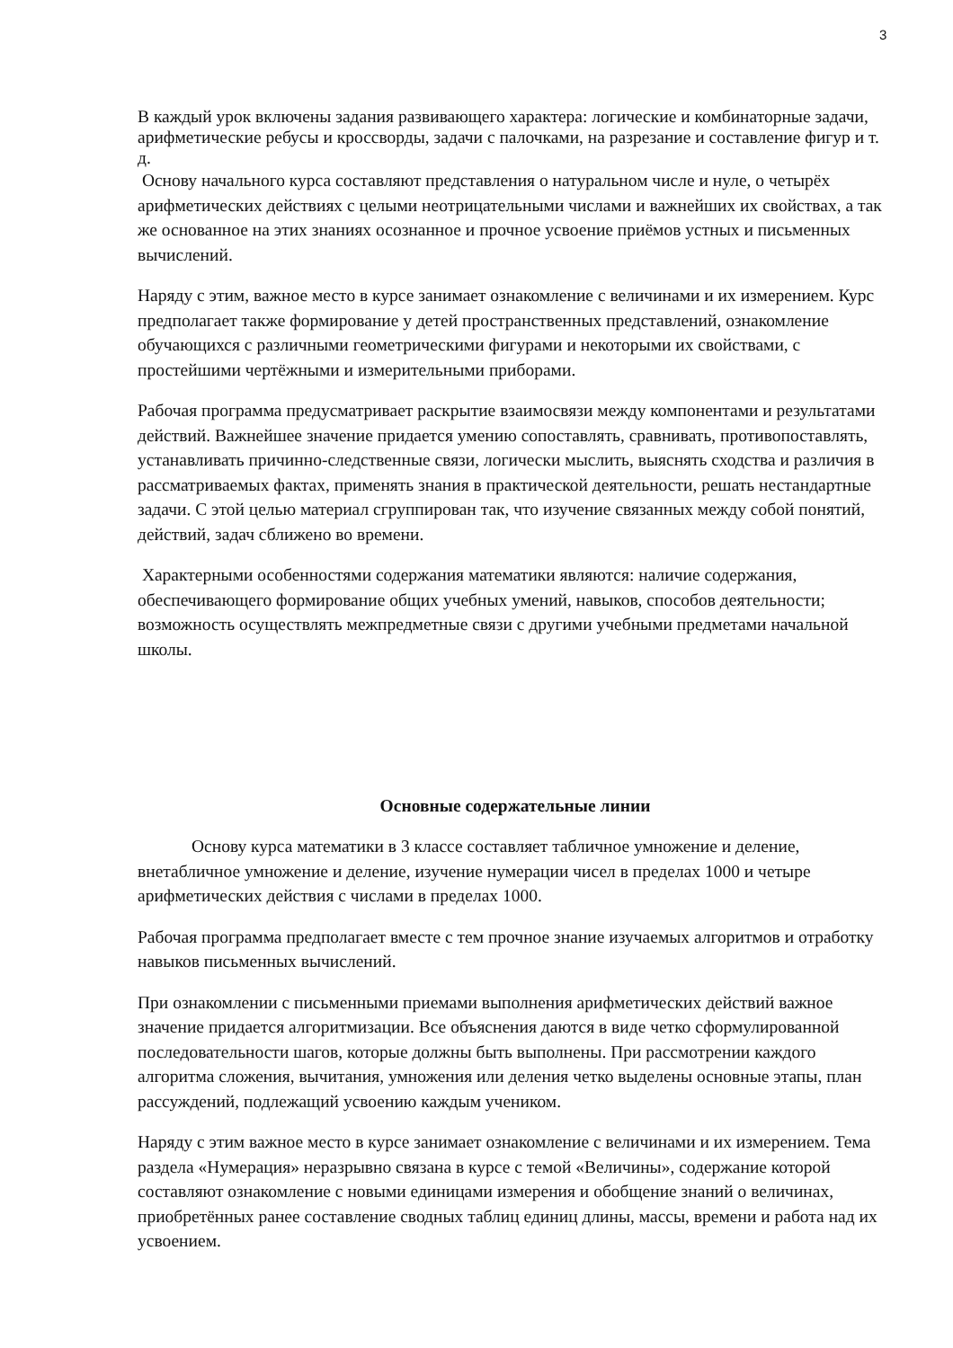3
В каждый урок включены задания развивающего характера: логические и комбинаторные задачи, арифметические ребусы и кроссворды, задачи с палочками, на разрезание и составление фигур и т. д.
Основу начального курса составляют представления о натуральном числе и нуле, о четырёх арифметических действиях с целыми неотрицательными числами и важнейших их свойствах, а так же основанное на этих знаниях осознанное и прочное усвоение приёмов устных и письменных вычислений.
Наряду с этим, важное место в курсе занимает ознакомление с величинами и их измерением. Курс предполагает также формирование у детей пространственных представлений, ознакомление обучающихся с различными геометрическими фигурами и некоторыми их свойствами, с простейшими чертёжными и измерительными приборами.
Рабочая программа предусматривает раскрытие взаимосвязи между компонентами и результатами действий. Важнейшее значение придается умению сопоставлять, сравнивать, противопоставлять, устанавливать причинно-следственные связи, логически мыслить, выяснять сходства и различия в рассматриваемых фактах, применять знания в практической деятельности, решать нестандартные задачи. С этой целью материал сгруппирован так, что изучение связанных между собой понятий, действий, задач сближено во времени.
Характерными особенностями содержания математики являются: наличие содержания, обеспечивающего формирование общих учебных умений, навыков, способов деятельности; возможность осуществлять межпредметные связи с другими учебными предметами начальной школы.
Основные содержательные линии
Основу курса математики в 3 классе составляет табличное умножение и деление, внетабличное умножение и деление, изучение нумерации чисел в пределах 1000 и четыре арифметических действия с числами в пределах 1000.
Рабочая программа предполагает вместе с тем прочное знание изучаемых алгоритмов и отработку навыков письменных вычислений.
При ознакомлении с письменными приемами выполнения арифметических действий важное значение придается алгоритмизации. Все объяснения даются в виде четко сформулированной последовательности шагов, которые должны быть выполнены. При рассмотрении каждого алгоритма сложения, вычитания, умножения или деления четко выделены основные этапы, план рассуждений, подлежащий усвоению каждым учеником.
Наряду с этим важное место в курсе занимает ознакомление с величинами и их измерением. Тема раздела «Нумерация» неразрывно связана в курсе с темой «Величины», содержание которой составляют ознакомление с новыми единицами измерения и обобщение знаний о величинах, приобретённых ранее составление сводных таблиц единиц длины, массы, времени и работа над их усвоением.